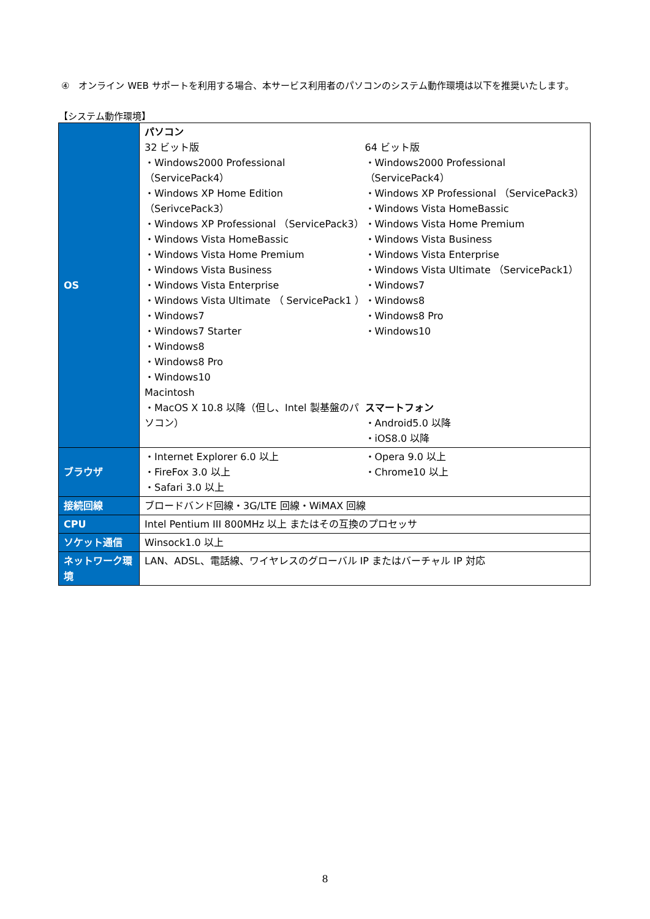④　オンライン WEB サポートを利用する場合、本サービス利用者のパソコンのシステム動作環境は以下を推奨いたします。
【システム動作環境】
| OS | パソコン 32 ビット版 ・Windows2000 Professional （ServicePack4） ・Windows XP Home Edition （SerivcePack3） ・Windows XP Professional （ServicePack3） ・Windows Vista HomeBassic ・Windows Vista Home Premium ・Windows Vista Business ・Windows Vista Enterprise ・Windows Vista Ultimate （ ServicePack1 ） ・Windows7 ・Windows7 Starter ・Windows8 ・Windows8 Pro ・Windows10 Macintosh ・MacOS X 10.8 以降（但し、Intel 製基盤のパソコン） 64 ビット版 ・Windows2000 Professional （ServicePack4） ・Windows XP Professional （ServicePack3） ・Windows Vista HomeBassic ・Windows Vista Home Premium ・Windows Vista Business ・Windows Vista Enterprise ・Windows Vista Ultimate （ServicePack1） ・Windows7 ・Windows8 ・Windows8 Pro ・Windows10 スマートフォン ・Android5.0 以降 ・iOS8.0 以降 |
| ブラウザ | ・Internet Explorer 6.0 以上 ・FireFox 3.0 以上 ・Safari 3.0 以上 ・Opera 9.0 以上 ・Chrome10 以上 |
| 接続回線 | ブロードバンド回線・3G/LTE 回線・WiMAX 回線 |
| CPU | Intel Pentium III 800MHz 以上 またはその互換のプロセッサ |
| ソケット通信 | Winsock1.0 以上 |
| ネットワーク環境 | LAN、ADSL、電話線、ワイヤレスのグローバル IP またはバーチャル IP 対応 |
8